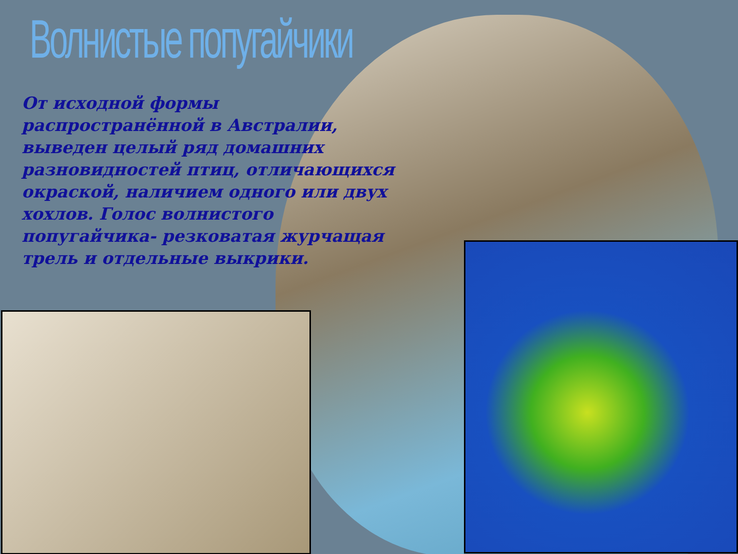Волнистые попугайчики
От исходной формы распространённой в Австралии, выведен целый ряд домашних разновидностей птиц, отличающихся окраской, наличием одного или двух хохлов. Голос волнистого попугайчика- резковатая журчащая трель и отдельные выкрики.